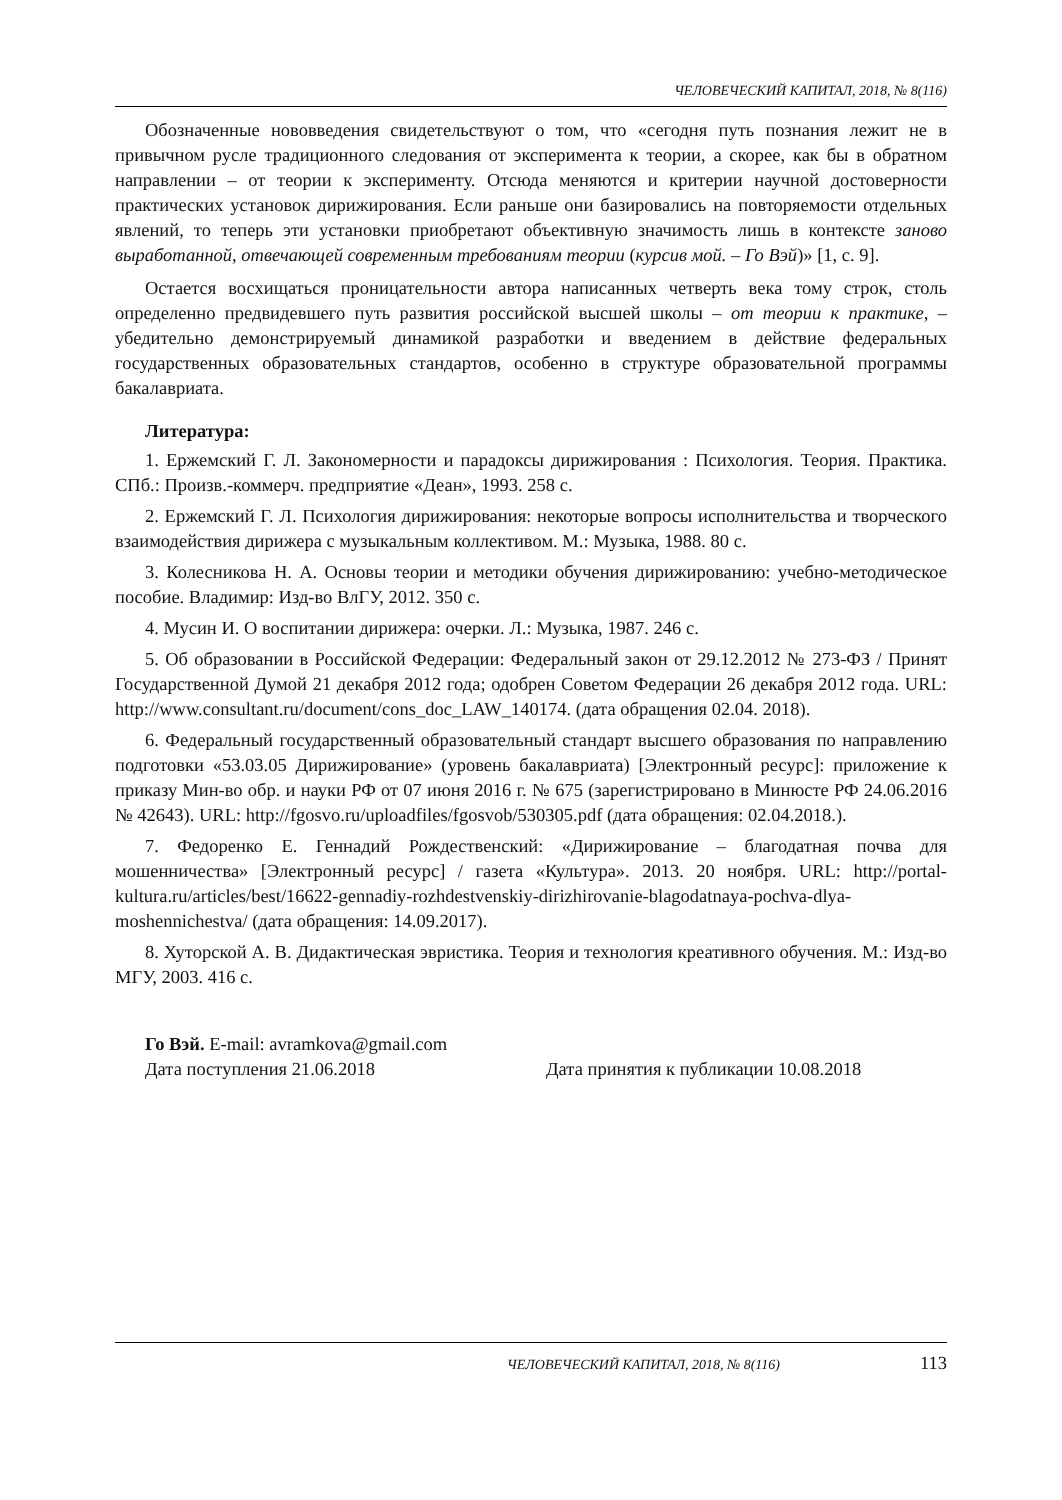ЧЕЛОВЕЧЕСКИЙ КАПИТАЛ, 2018, № 8(116)
Обозначенные нововведения свидетельствуют о том, что «сегодня путь познания лежит не в привычном русле традиционного следования от эксперимента к теории, а скорее, как бы в обратном направлении – от теории к эксперименту. Отсюда меняются и критерии научной достоверности практических установок дирижирования. Если раньше они базировались на повторяемости отдельных явлений, то теперь эти установки приобретают объективную значимость лишь в контексте заново выработанной, отвечающей современным требованиям теории (курсив мой. – Го Вэй)» [1, с. 9].
Остается восхищаться проницательности автора написанных четверть века тому строк, столь определенно предвидевшего путь развития российской высшей школы – от теории к практике, – убедительно демонстрируемый динамикой разработки и введением в действие федеральных государственных образовательных стандартов, особенно в структуре образовательной программы бакалавриата.
Литература:
1. Ержемский Г. Л. Закономерности и парадоксы дирижирования : Психология. Теория. Практика. СПб.: Произв.-коммерч. предприятие «Деан», 1993. 258 с.
2. Ержемский Г. Л. Психология дирижирования: некоторые вопросы исполнительства и творческого взаимодействия дирижера с музыкальным коллективом. М.: Музыка, 1988. 80 с.
3. Колесникова Н. А. Основы теории и методики обучения дирижированию: учебно-методическое пособие. Владимир: Изд-во ВлГУ, 2012. 350 с.
4. Мусин И. О воспитании дирижера: очерки. Л.: Музыка, 1987. 246 с.
5. Об образовании в Российской Федерации: Федеральный закон от 29.12.2012 № 273-ФЗ / Принят Государственной Думой 21 декабря 2012 года; одобрен Советом Федерации 26 декабря 2012 года. URL: http://www.consultant.ru/document/cons_doc_LAW_140174. (дата обращения 02.04. 2018).
6. Федеральный государственный образовательный стандарт высшего образования по направлению подготовки «53.03.05 Дирижирование» (уровень бакалавриата) [Электронный ресурс]: приложение к приказу Мин-во обр. и науки РФ от 07 июня 2016 г. № 675 (зарегистрировано в Минюсте РФ 24.06.2016 № 42643). URL: http://fgosvo.ru/uploadfiles/fgosvob/530305.pdf (дата обращения: 02.04.2018.).
7. Федоренко Е. Геннадий Рождественский: «Дирижирование – благодатная почва для мошенничества» [Электронный ресурс] / газета «Культура». 2013. 20 ноября. URL: http://portal-kultura.ru/articles/best/16622-gennadiy-rozhdestvenskiy-dirizhirovanie-blagodatnaya-pochva-dlya-moshennichestva/ (дата обращения: 14.09.2017).
8. Хуторской А. В. Дидактическая эвристика. Теория и технология креативного обучения. М.: Изд-во МГУ, 2003. 416 с.
Го Вэй. E-mail: avramkova@gmail.com
Дата поступления 21.06.2018 Дата принятия к публикации 10.08.2018
ЧЕЛОВЕЧЕСКИЙ КАПИТАЛ, 2018, № 8(116) 113